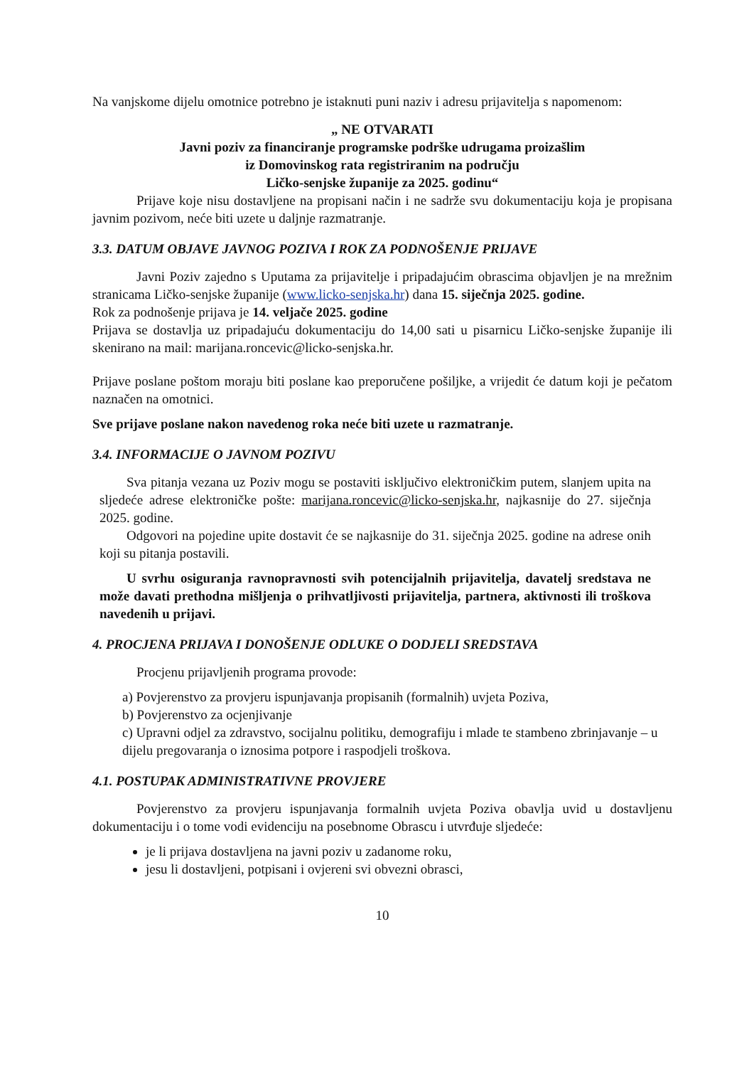Na vanjskome dijelu omotnice potrebno je istaknuti puni naziv i adresu prijavitelja s napomenom:
„ NE OTVARATI
Javni poziv za financiranje programske podrške udrugama proizašlim
iz Domovinskog rata registriranim na području
Ličko-senjske županije za 2025. godinu“
Prijave koje nisu dostavljene na propisani način i ne sadrže svu dokumentaciju koja je propisana javnim pozivom, neće biti uzete u daljnje razmatranje.
3.3. DATUM OBJAVE JAVNOG POZIVA I ROK ZA PODNOŠENJE PRIJAVE
Javni Poziv zajedno s Uputama za prijavitelje i pripadajućim obrascima objavljen je na mrežnim stranicama Ličko-senjske županije (www.licko-senjska.hr) dana 15. siječnja 2025. godine.
Rok za podnošenje prijava je 14. veljače 2025. godine
Prijava se dostavlja uz pripadajuću dokumentaciju do 14,00 sati u pisarnicu Ličko-senjske županije ili skenirano na mail: marijana.roncevic@licko-senjska.hr.
Prijave poslane poštom moraju biti poslane kao preporučene pošiljke, a vrijedit će datum koji je pečatom naznačen na omotnici.
Sve prijave poslane nakon navedenog roka neće biti uzete u razmatranje.
3.4. INFORMACIJE O JAVNOM POZIVU
Sva pitanja vezana uz Poziv mogu se postaviti isključivo elektroničkim putem, slanjem upita na sljedeće adrese elektroničke pošte: marijana.roncevic@licko-senjska.hr, najkasnije do 27. siječnja 2025. godine.
Odgovori na pojedine upite dostavit će se najkasnije do 31. siječnja 2025. godine na adrese onih koji su pitanja postavili.
U svrhu osiguranja ravnopravnosti svih potencijalnih prijavitelja, davatelj sredstava ne može davati prethodna mišljenja o prihvatljivosti prijavitelja, partnera, aktivnosti ili troškova navedenih u prijavi.
4. PROCJENA PRIJAVA I DONOŠENJE ODLUKE O DODJELI SREDSTAVA
Procjenu prijavljenih programa provode:
a) Povjerenstvo za provjeru ispunjavanja propisanih (formalnih) uvjeta Poziva,
b) Povjerenstvo za ocjenjivanje
c) Upravni odjel za zdravstvo, socijalnu politiku, demografiju i mlade te stambeno zbrinjavanje – u dijelu pregovaranja o iznosima potpore i raspodjeli troškova.
4.1. POSTUPAK ADMINISTRATIVNE PROVJERE
Povjerenstvo za provjeru ispunjavanja formalnih uvjeta Poziva obavlja uvid u dostavljenu dokumentaciju i o tome vodi evidenciju na posebnome Obrascu i utvrđuje sljedeće:
je li prijava dostavljena na javni poziv u zadanome roku,
jesu li dostavljeni, potpisani i ovjereni svi obvezni obrasci,
10